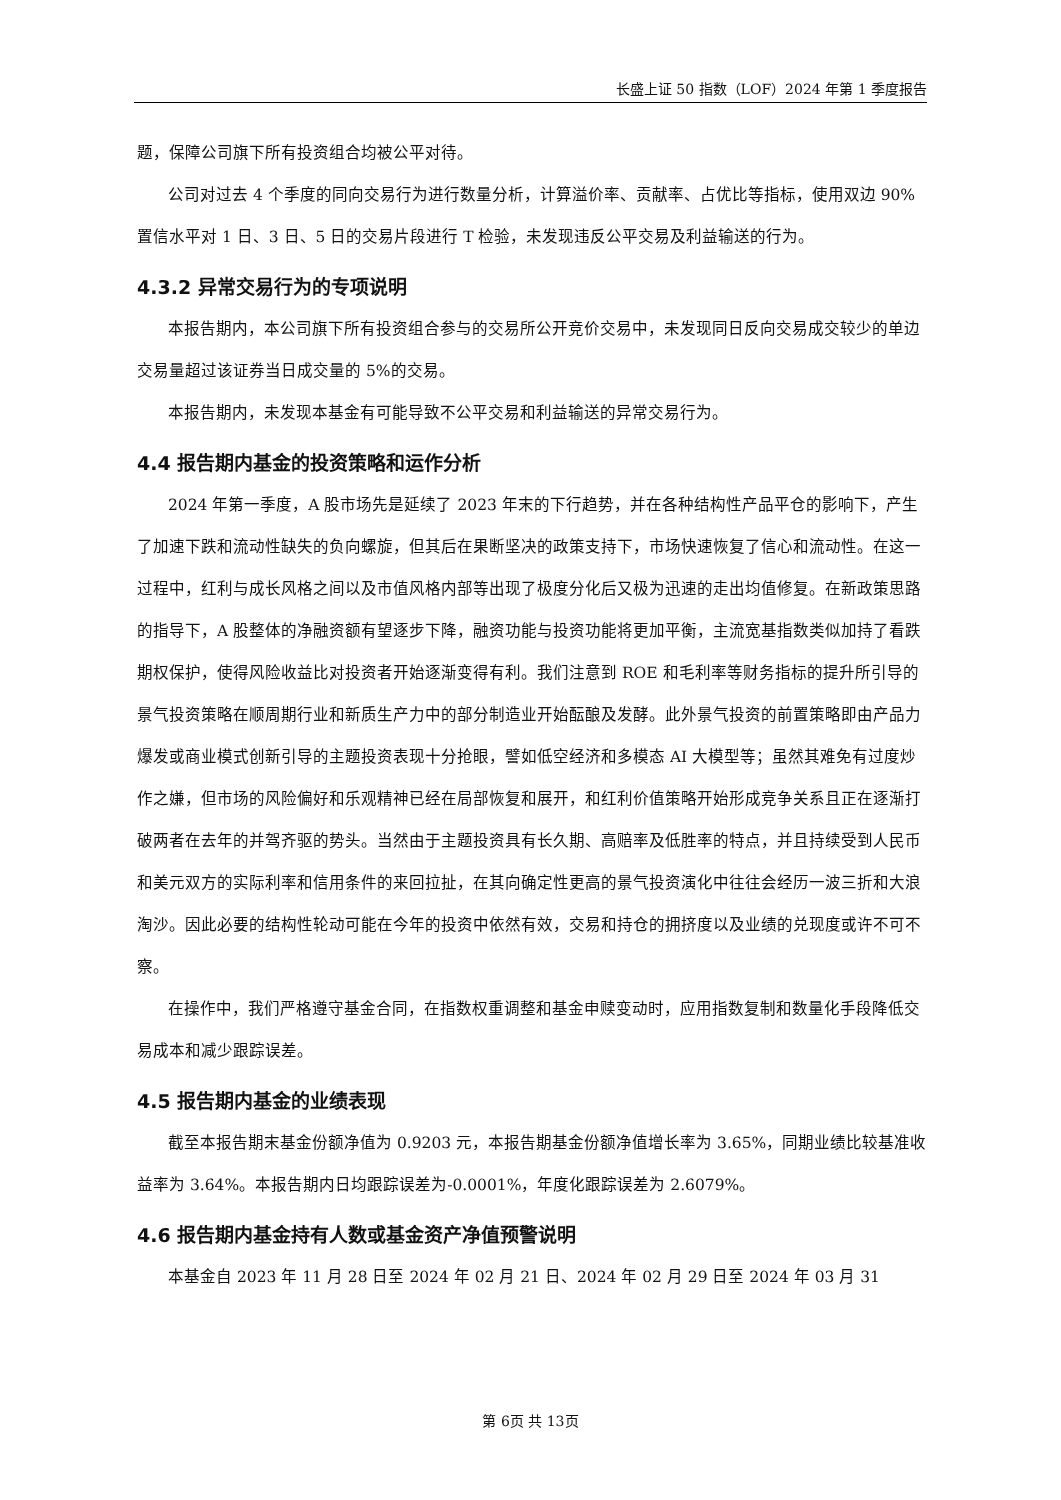长盛上证 50 指数（LOF）2024 年第 1 季度报告
题，保障公司旗下所有投资组合均被公平对待。
公司对过去 4 个季度的同向交易行为进行数量分析，计算溢价率、贡献率、占优比等指标，使用双边 90%置信水平对 1 日、3 日、5 日的交易片段进行 T 检验，未发现违反公平交易及利益输送的行为。
4.3.2 异常交易行为的专项说明
本报告期内，本公司旗下所有投资组合参与的交易所公开竞价交易中，未发现同日反向交易成交较少的单边交易量超过该证券当日成交量的 5%的交易。
本报告期内，未发现本基金有可能导致不公平交易和利益输送的异常交易行为。
4.4 报告期内基金的投资策略和运作分析
2024 年第一季度，A 股市场先是延续了 2023 年末的下行趋势，并在各种结构性产品平仓的影响下，产生了加速下跌和流动性缺失的负向螺旋，但其后在果断坚决的政策支持下，市场快速恢复了信心和流动性。在这一过程中，红利与成长风格之间以及市值风格内部等出现了极度分化后又极为迅速的走出均值修复。在新政策思路的指导下，A 股整体的净融资额有望逐步下降，融资功能与投资功能将更加平衡，主流宽基指数类似加持了看跌期权保护，使得风险收益比对投资者开始逐渐变得有利。我们注意到 ROE 和毛利率等财务指标的提升所引导的景气投资策略在顺周期行业和新质生产力中的部分制造业开始酝酿及发酵。此外景气投资的前置策略即由产品力爆发或商业模式创新引导的主题投资表现十分抢眼，譬如低空经济和多模态 AI 大模型等；虽然其难免有过度炒作之嫌，但市场的风险偏好和乐观精神已经在局部恢复和展开，和红利价值策略开始形成竞争关系且正在逐渐打破两者在去年的并驾齐驱的势头。当然由于主题投资具有长久期、高赔率及低胜率的特点，并且持续受到人民币和美元双方的实际利率和信用条件的来回拉扯，在其向确定性更高的景气投资演化中往往会经历一波三折和大浪淘沙。因此必要的结构性轮动可能在今年的投资中依然有效，交易和持仓的拥挤度以及业绩的兑现度或许不可不察。
在操作中，我们严格遵守基金合同，在指数权重调整和基金申赎变动时，应用指数复制和数量化手段降低交易成本和减少跟踪误差。
4.5 报告期内基金的业绩表现
截至本报告期末基金份额净值为 0.9203 元，本报告期基金份额净值增长率为 3.65%，同期业绩比较基准收益率为 3.64%。本报告期内日均跟踪误差为-0.0001%，年度化跟踪误差为 2.6079%。
4.6 报告期内基金持有人数或基金资产净值预警说明
本基金自 2023 年 11 月 28 日至 2024 年 02 月 21 日、2024 年 02 月 29 日至 2024 年 03 月 31
第 6页 共 13页